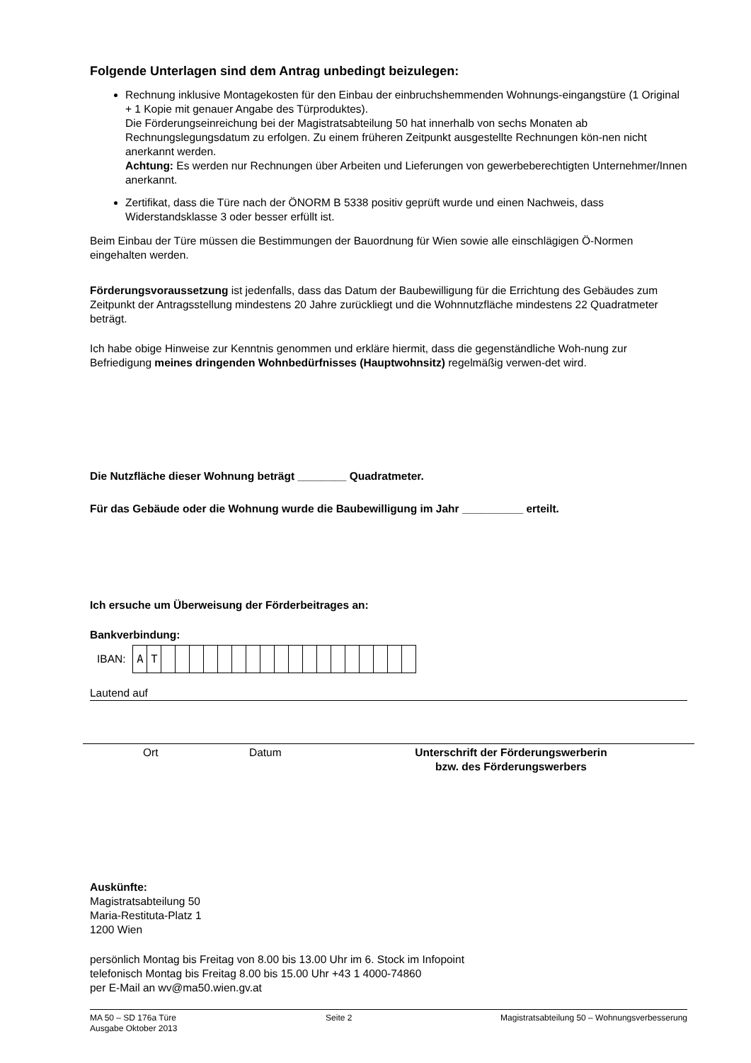Folgende Unterlagen sind dem Antrag unbedingt beizulegen:
Rechnung inklusive Montagekosten für den Einbau der einbruchshemmenden Wohnungs-eingangstüre (1 Original + 1 Kopie mit genauer Angabe des Türproduktes).
Die Förderungseinreichung bei der Magistratsabteilung 50 hat innerhalb von sechs Monaten ab Rechnungslegungsdatum zu erfolgen. Zu einem früheren Zeitpunkt ausgestellte Rechnungen kön-nen nicht anerkannt werden.
Achtung: Es werden nur Rechnungen über Arbeiten und Lieferungen von gewerbeberechtigten Unternehmer/Innen anerkannt.
Zertifikat, dass die Türe nach der ÖNORM B 5338 positiv geprüft wurde und einen Nachweis, dass Widerstandsklasse 3 oder besser erfüllt ist.
Beim Einbau der Türe müssen die Bestimmungen der Bauordnung für Wien sowie alle einschlägigen Ö-Normen eingehalten werden.
Förderungsvoraussetzung ist jedenfalls, dass das Datum der Baubewilligung für die Errichtung des Gebäudes zum Zeitpunkt der Antragsstellung mindestens 20 Jahre zurückliegt und die Wohnnutzfläche mindestens 22 Quadratmeter beträgt.
Ich habe obige Hinweise zur Kenntnis genommen und erkläre hiermit, dass die gegenständliche Woh-nung zur Befriedigung meines dringenden Wohnbedürfnisses (Hauptwohnsitz) regelmäßig verwen-det wird.
Die Nutzfläche dieser Wohnung beträgt ________ Quadratmeter.
Für das Gebäude oder die Wohnung wurde die Baubewilligung im Jahr __________ erteilt.
Ich ersuche um Überweisung der Förderbeitrages an:
Bankverbindung:
IBAN:
| A | T | | | | | | | | | | | | | | | | | | |
Lautend auf
Ort Datum Unterschrift der Förderungswerberin
bzw. des Förderungswerbers
Auskünfte:
Magistratsabteilung 50
Maria-Restituta-Platz 1
1200 Wien
persönlich Montag bis Freitag von 8.00 bis 13.00 Uhr im 6. Stock im Infopoint
telefonisch Montag bis Freitag 8.00 bis 15.00 Uhr +43 1 4000-74860
per E-Mail an wv@ma50.wien.gv.at
MA 50 – SD 176a Türe
Ausgabe Oktober 2013
Seite 2 Magistratsabteilung 50 – Wohnungsverbesserung